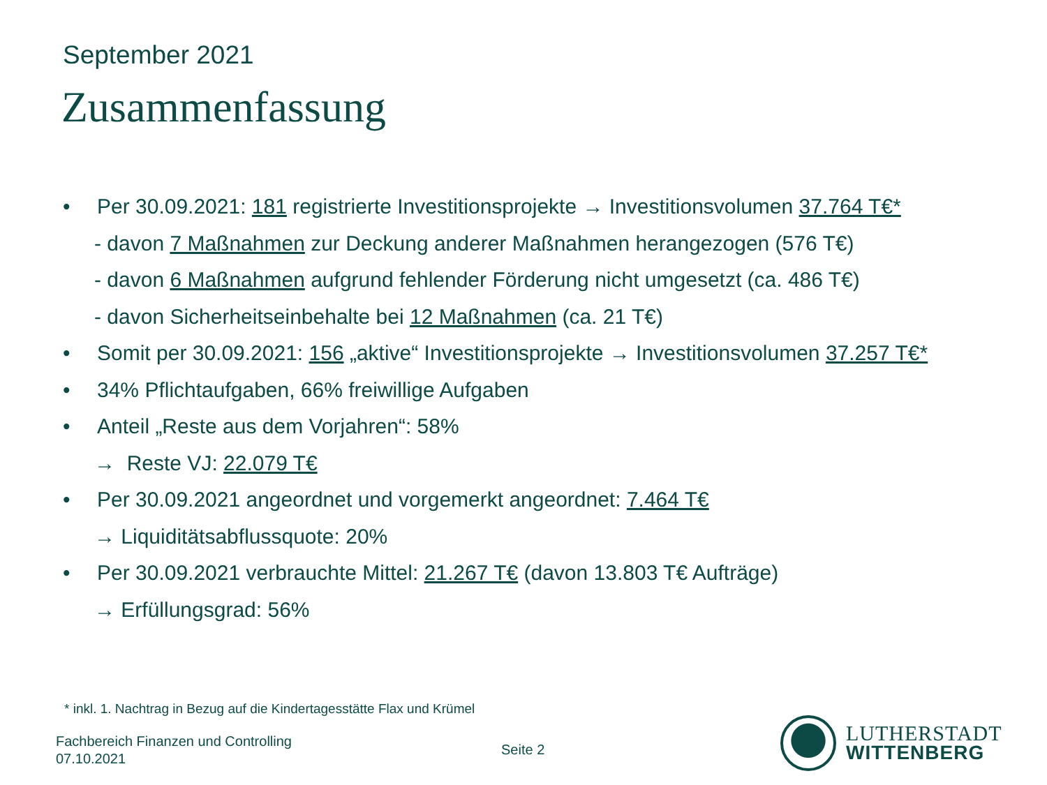September 2021
Zusammenfassung
• Per 30.09.2021: 181 registrierte Investitionsprojekte → Investitionsvolumen 37.764 T€*
- davon 7 Maßnahmen zur Deckung anderer Maßnahmen herangezogen (576 T€)
- davon 6 Maßnahmen aufgrund fehlender Förderung nicht umgesetzt (ca. 486 T€)
- davon Sicherheitseinbehalte bei 12 Maßnahmen (ca. 21 T€)
• Somit per 30.09.2021: 156 „aktive“ Investitionsprojekte → Investitionsvolumen 37.257 T€*
• 34% Pflichtaufgaben, 66% freiwillige Aufgaben
• Anteil „Reste aus dem Vorjahren“: 58%
→ Reste VJ: 22.079 T€
• Per 30.09.2021 angeordnet und vorgemerkt angeordnet: 7.464 T€
→ Liquiditätsabflussquote: 20%
• Per 30.09.2021 verbrauchte Mittel: 21.267 T€ (davon 13.803 T€ Aufträge)
→ Erfüllungsgrad: 56%
* inkl. 1. Nachtrag in Bezug auf die Kindertagesstätte Flax und Krümel
Fachbereich Finanzen und Controlling
07.10.2021
Seite 2
LUTHERSTADT
WITTENBERG